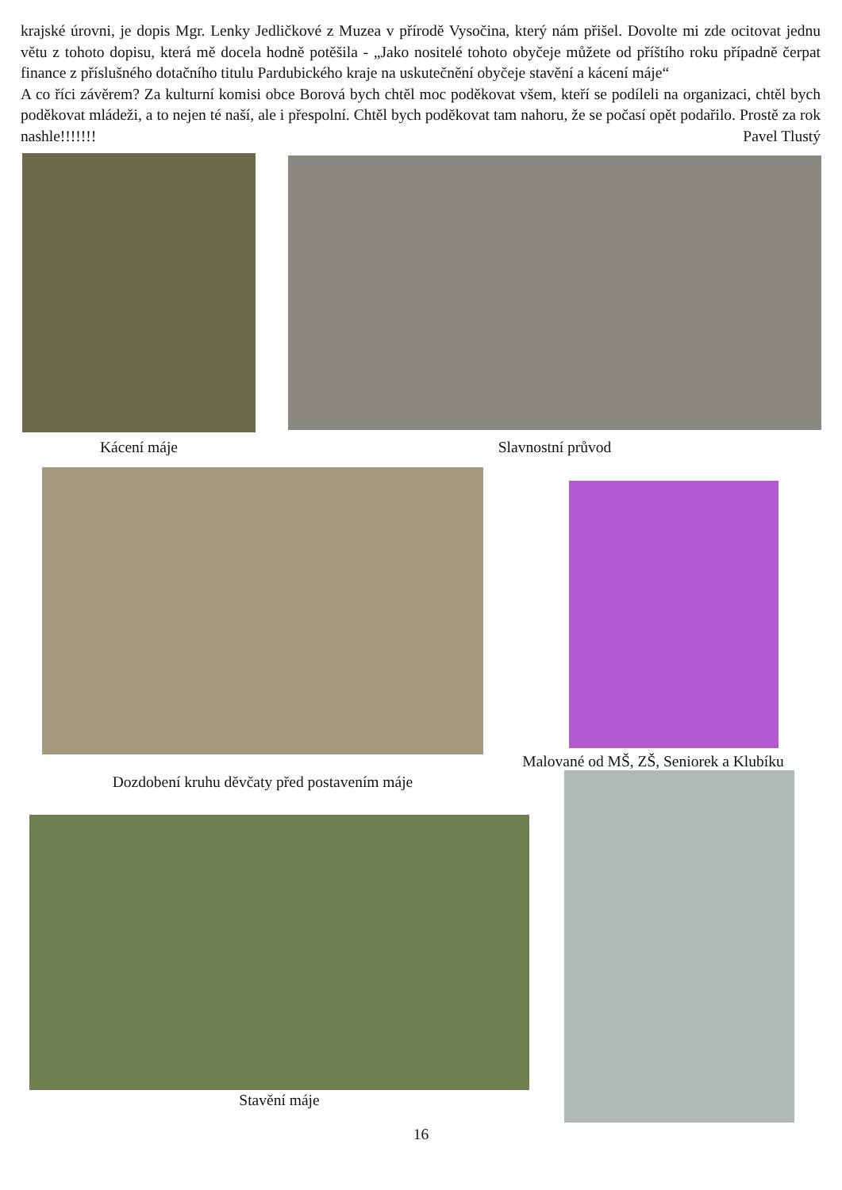krajské úrovni, je dopis Mgr. Lenky Jedličkové z Muzea v přírodě Vysočina, který nám přišel. Dovolte mi zde ocitovat jednu větu z tohoto dopisu, která mě docela hodně potěšila - „Jako nositelé tohoto obyčeje můžete od příštího roku případně čerpat finance z příslušného dotačního titulu Pardubického kraje na uskutečnění obyčeje stavění a kácení máje“
A co říci závěrem? Za kulturní komisi obce Borová bych chtěl moc poděkovat všem, kteří se podíleli na organizaci, chtěl bych poděkovat mládeži, a to nejen té naší, ale i přespolní. Chtěl bych poděkovat tam nahoru, že se počasí opět podařilo. Prostě za rok nashle!!!!!!! Pavel Tlustý
Kácení máje
Slavnostní průvod
Dozdobení kruhu děvčaty před postavením máje
Malované od MŠ, ZŠ, Seniorek a Klubíku
Stavění máje
16